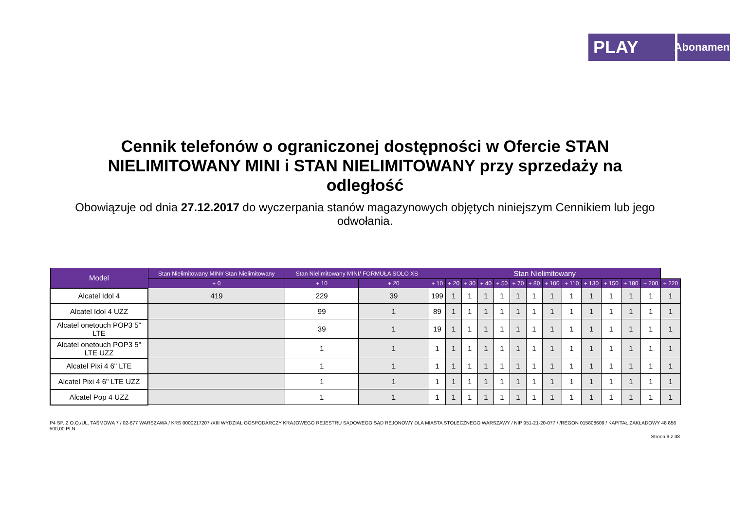PLAY
Abonament
Cennik telefonów o ograniczonej dostępności w Ofercie STAN NIELIMITOWANY MINI i STAN NIELIMITOWANY przy sprzedaży na odległość
Obowiązuje od dnia 27.12.2017 do wyczerpania stanów magazynowych objętych niniejszym Cennikiem lub jego odwołania.
| Model | Stan Nielimitowany MINI/ Stan Nielimitowany | Stan Nielimitowany MINI/ FORMUŁA SOLO XS | | Stan Nielimitowany | | | | | | | | | | | | | |
| --- | --- | --- | --- | --- | --- | --- | --- | --- | --- | --- | --- | --- | --- | --- | --- | --- | --- |
| | + 0 | + 10 | + 20 | + 10 | + 20 | + 30 | + 40 | + 50 | + 70 | + 80 | + 100 | + 110 | + 130 | + 150 | + 180 | + 200 | + 220 |
| Alcatel Idol 4 | 419 | 229 | 39 | 199 | 1 | 1 | 1 | 1 | 1 | 1 | 1 | 1 | 1 | 1 | 1 | 1 | 1 |
| Alcatel Idol 4 UZZ | | 99 | 1 | 89 | 1 | 1 | 1 | 1 | 1 | 1 | 1 | 1 | 1 | 1 | 1 | 1 | 1 |
| Alcatel onetouch POP3 5" LTE | | 39 | 1 | 19 | 1 | 1 | 1 | 1 | 1 | 1 | 1 | 1 | 1 | 1 | 1 | 1 | 1 |
| Alcatel onetouch POP3 5" LTE UZZ | | 1 | 1 | 1 | 1 | 1 | 1 | 1 | 1 | 1 | 1 | 1 | 1 | 1 | 1 | 1 | 1 |
| Alcatel Pixi 4 6" LTE | | 1 | 1 | 1 | 1 | 1 | 1 | 1 | 1 | 1 | 1 | 1 | 1 | 1 | 1 | 1 | 1 |
| Alcatel Pixi 4 6" LTE UZZ | | 1 | 1 | 1 | 1 | 1 | 1 | 1 | 1 | 1 | 1 | 1 | 1 | 1 | 1 | 1 | 1 |
| Alcatel Pop 4 UZZ | | 1 | 1 | 1 | 1 | 1 | 1 | 1 | 1 | 1 | 1 | 1 | 1 | 1 | 1 | 1 | 1 |
P4 SP. Z O.O./UL. TAŚMOWA 7 / 02-677 WARSZAWA / KRS 0000217207 /XIII WYDZIAŁ GOSPODARCZY KRAJOWEGO REJESTRU SĄDOWEGO SĄD REJONOWY DLA MIASTA STOŁECZNEGO WARSZAWY / NIP 951-21-20-077 / /REGON 015808609 / KAPITAŁ ZAKŁADOWY 48 856 500,00 PLN
Strona 9 z 38